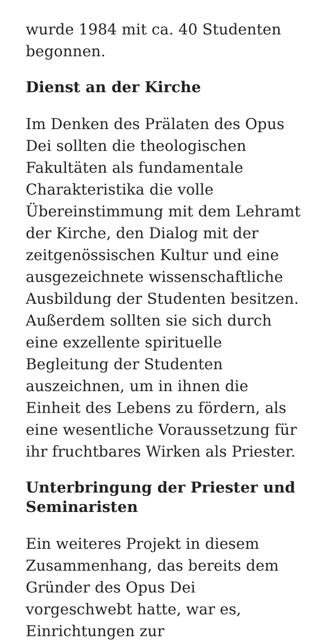wurde 1984 mit ca. 40 Studenten begonnen.
Dienst an der Kirche
Im Denken des Prälaten des Opus Dei sollten die theologischen Fakultäten als fundamentale Charakteristika die volle Übereinstimmung mit dem Lehramt der Kirche, den Dialog mit der zeitgenössischen Kultur und eine ausgezeichnete wissenschaftliche Ausbildung der Studenten besitzen. Außerdem sollten sie sich durch eine exzellente spirituelle Begleitung der Studenten auszeichnen, um in ihnen die Einheit des Lebens zu fördern, als eine wesentliche Voraussetzung für ihr fruchtbares Wirken als Priester.
Unterbringung der Priester und Seminaristen
Ein weiteres Projekt in diesem Zusammenhang, das bereits dem Gründer des Opus Dei vorgeschwebt hatte, war es, Einrichtungen zur